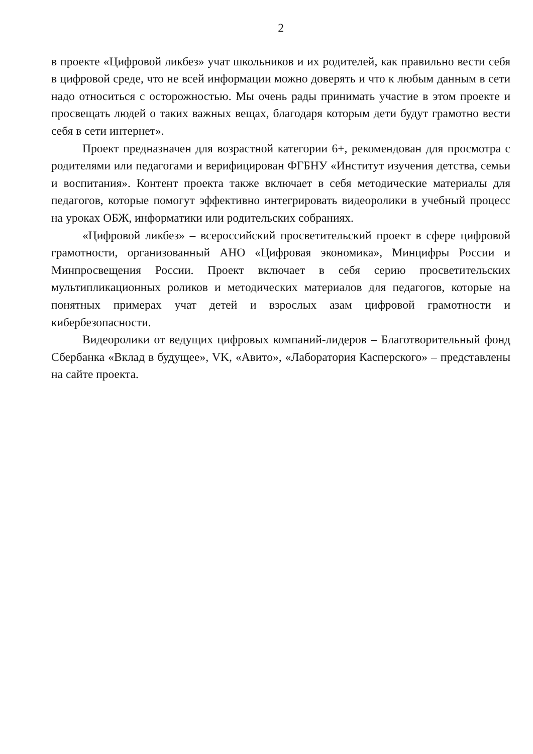2
в проекте «Цифровой ликбез» учат школьников и их родителей, как правильно вести себя в цифровой среде, что не всей информации можно доверять и что к любым данным в сети надо относиться с осторожностью. Мы очень рады принимать участие в этом проекте и просвещать людей о таких важных вещах, благодаря которым дети будут грамотно вести себя в сети интернет».
Проект предназначен для возрастной категории 6+, рекомендован для просмотра с родителями или педагогами и верифицирован ФГБНУ «Институт изучения детства, семьи и воспитания». Контент проекта также включает в себя методические материалы для педагогов, которые помогут эффективно интегрировать видеоролики в учебный процесс на уроках ОБЖ, информатики или родительских собраниях.
«Цифровой ликбез» – всероссийский просветительский проект в сфере цифровой грамотности, организованный АНО «Цифровая экономика», Минцифры России и Минпросвещения России. Проект включает в себя серию просветительских мультипликационных роликов и методических материалов для педагогов, которые на понятных примерах учат детей и взрослых азам цифровой грамотности и кибербезопасности.
Видеоролики от ведущих цифровых компаний-лидеров – Благотворительный фонд Сбербанка «Вклад в будущее», VK, «Авито», «Лаборатория Касперского» – представлены на сайте проекта.